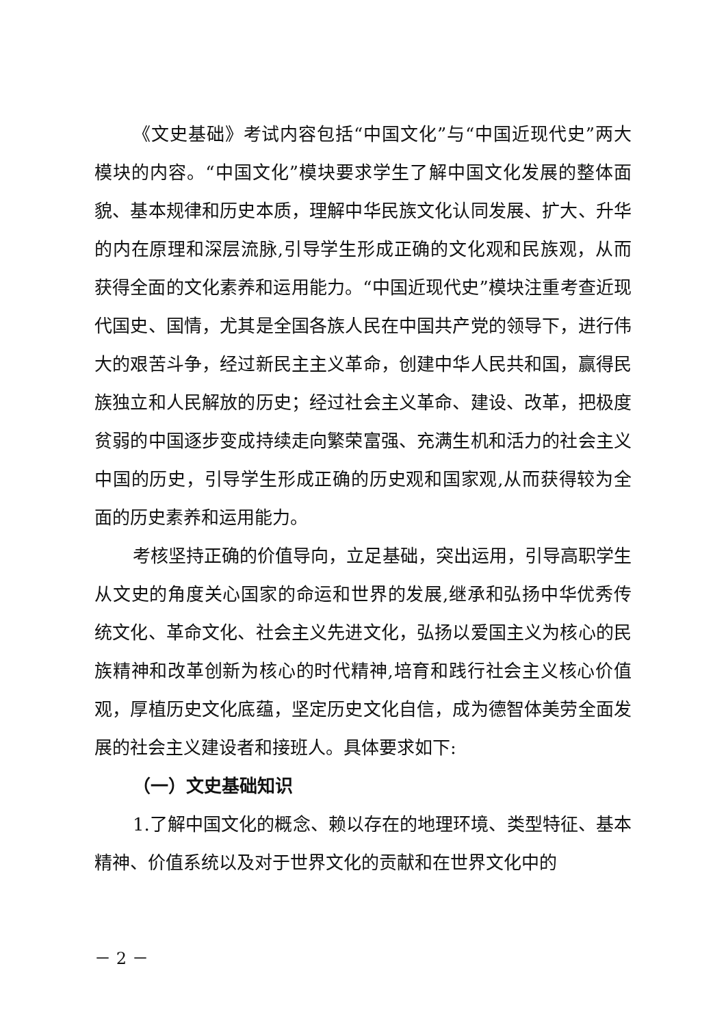《文史基础》考试内容包括“中国文化”与“中国近现代史”两大模块的内容。“中国文化”模块要求学生了解中国文化发展的整体面貌、基本规律和历史本质，理解中华民族文化认同发展、扩大、升华的内在原理和深层流脉,引导学生形成正确的文化观和民族观，从而获得全面的文化素养和运用能力。“中国近现代史”模块注重考查近现代国史、国情，尤其是全国各族人民在中国共产党的领导下，进行伟大的艰苦斗争，经过新民主主义革命，创建中华人民共和国，赢得民族独立和人民解放的历史；经过社会主义革命、建设、改革，把极度贫弱的中国逐步变成持续走向繁荣富强、充满生机和活力的社会主义中国的历史，引导学生形成正确的历史观和国家观,从而获得较为全面的历史素养和运用能力。
考核坚持正确的价值导向，立足基础，突出运用，引导高职学生从文史的角度关心国家的命运和世界的发展,继承和弘扬中华优秀传统文化、革命文化、社会主义先进文化，弘扬以爱国主义为核心的民族精神和改革创新为核心的时代精神,培育和践行社会主义核心价值观，厚植历史文化底蕴，坚定历史文化自信，成为德智体美劳全面发展的社会主义建设者和接班人。具体要求如下:
（一）文史基础知识
1.了解中国文化的概念、赖以存在的地理环境、类型特征、基本精神、价值系统以及对于世界文化的贡献和在世界文化中的
－ 2 －